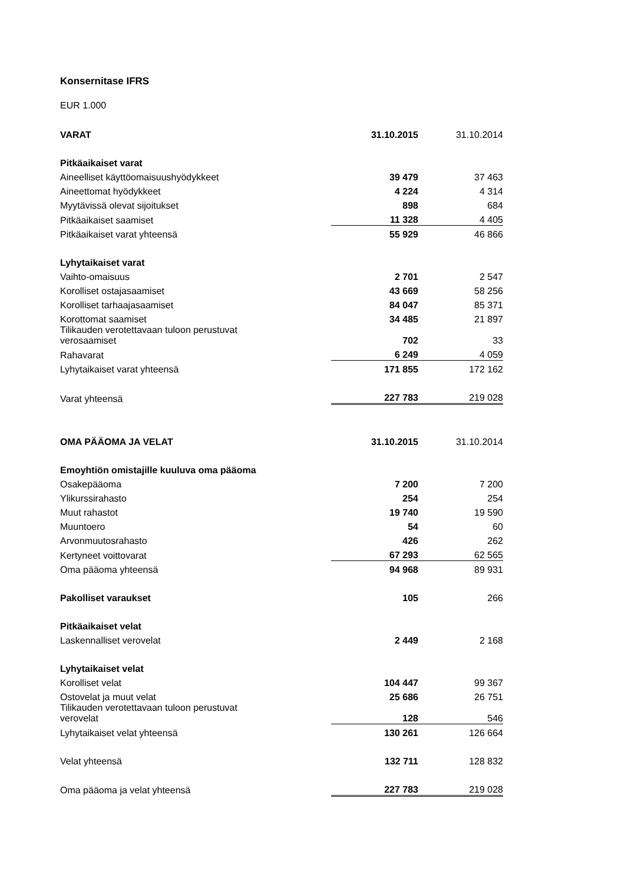Konsernitase IFRS
EUR 1.000
| VARAT | 31.10.2015 | 31.10.2014 |
| Pitkäaikaiset varat | | |
| Aineelliset käyttöomaisuushyödykkeet | 39 479 | 37 463 |
| Aineettomat hyödykkeet | 4 224 | 4 314 |
| Myytävissä olevat sijoitukset | 898 | 684 |
| Pitkäaikaiset saamiset | 11 328 | 4 405 |
| Pitkäaikaiset varat yhteensä | 55 929 | 46 866 |
| Lyhytaikaiset varat | | |
| Vaihto-omaisuus | 2 701 | 2 547 |
| Korolliset ostajasaamiset | 43 669 | 58 256 |
| Korolliset tarhaajasaamiset | 84 047 | 85 371 |
| Korottomat saamiset | 34 485 | 21 897 |
| Tilikauden verotettavaan tuloon perustuvat verosaamiset | 702 | 33 |
| Rahavarat | 6 249 | 4 059 |
| Lyhytaikaiset varat yhteensä | 171 855 | 172 162 |
| Varat yhteensä | 227 783 | 219 028 |
| OMA PÄÄOMA JA VELAT | 31.10.2015 | 31.10.2014 |
| Emoyhtiön omistajille kuuluva oma pääoma | | |
| Osakepääoma | 7 200 | 7 200 |
| Ylikurssirahasto | 254 | 254 |
| Muut rahastot | 19 740 | 19 590 |
| Muuntoero | 54 | 60 |
| Arvonmuutosrahasto | 426 | 262 |
| Kertyneet voittovarat | 67 293 | 62 565 |
| Oma pääoma yhteensä | 94 968 | 89 931 |
| Pakolliset varaukset | 105 | 266 |
| Pitkäaikaiset velat | | |
| Laskennalliset verovelat | 2 449 | 2 168 |
| Lyhytaikaiset velat | | |
| Korolliset velat | 104 447 | 99 367 |
| Ostovelat ja muut velat | 25 686 | 26 751 |
| Tilikauden verotettavaan tuloon perustuvat verovelat | 128 | 546 |
| Lyhytaikaiset velat yhteensä | 130 261 | 126 664 |
| Velat yhteensä | 132 711 | 128 832 |
| Oma pääoma ja velat yhteensä | 227 783 | 219 028 |